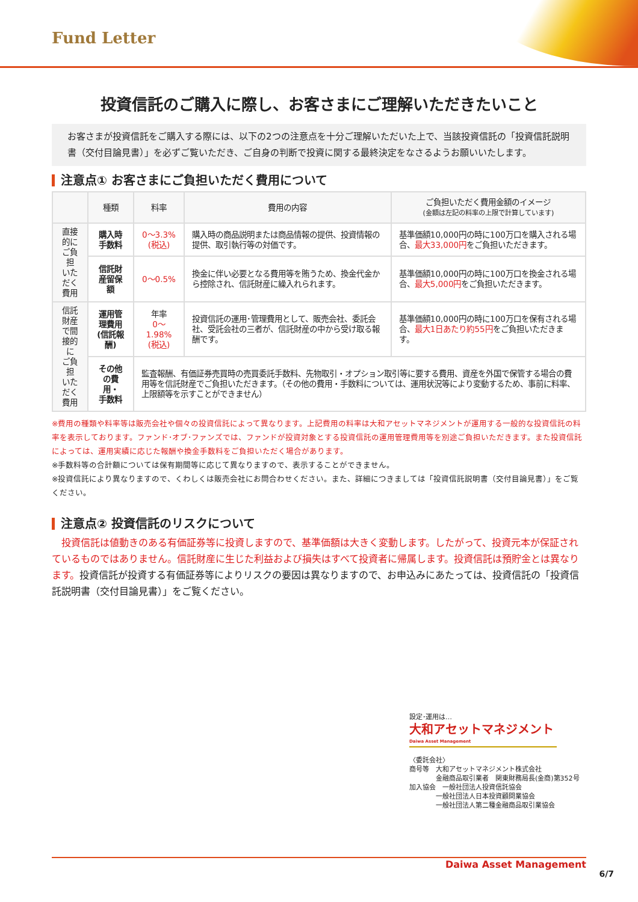Fund Letter
投資信託のご購入に際し、お客さまにご理解いただきたいこと
お客さまが投資信託をご購入する際には、以下の2つの注意点を十分ご理解いただいた上で、当該投資信託の「投資信託説明書（交付目論見書）」を必ずご覧いただき、ご自身の判断で投資に関する最終決定をなさるようお願いいたします。
注意点① お客さまにご負担いただく費用について
| | 種類 | 料率 | 費用の内容 | ご負担いただく費用金額のイメージ (金額は左記の料率の上限で計算しています) |
| --- | --- | --- | --- | --- |
| 直接的に ご負担 いただく 費用 | 購入時手数料 | 0～3.3% (税込) | 購入時の商品説明または商品情報の提供、投資情報の提供、取引執行等の対価です。 | 基準価額10,000円の時に100万口を購入される場合、 最大33,000円 をご負担いただきます。 |
| | 信託財産留保額 | 0～0.5% | 換金に伴い必要となる費用等を賄うため、換金代金から控除され、信託財産に繰入れられます。 | 基準価額10,000円の時に100万口を換金される場合、 最大5,000円 をご負担いただきます。 |
| 信託財産 で間接的に ご負担 いただく 費用 | 運用管理費用 (信託報酬) | 年率 0～1.98% (税込) | 投資信託の運用･管理費用として、販売会社、委託会社、受託会社の三者が、信託財産の中から受け取る報酬です。 | 基準価額10,000円の時に100万口を保有される場合、 最大1日あたり約55円 をご負担いただきます。 |
| | その他の費用・ 手数料 | 監査報酬、有価証券売買時の売買委託手数料、先物取引・オプション取引等に要する費用、資産を外国で保管する場合の費用等を信託財産でご負担いただきます。（その他の費用・手数料については、運用状況等により変動するため、事前に料率、上限額等を示すことができません） | | |
※費用の種類や料率等は販売会社や個々の投資信託によって異なります。上記費用の料率は大和アセットマネジメントが運用する一般的な投資信託の料率を表示しております。ファンド･オブ･ファンズでは、ファンドが投資対象とする投資信託の運用管理費用等を別途ご負担いただきます。また投資信託によっては、運用実績に応じた報酬や換金手数料をご負担いただく場合があります。
※手数料等の合計額については保有期間等に応じて異なりますので、表示することができません。
※投資信託により異なりますので、くわしくは販売会社にお問合わせください。また、詳細につきましては「投資信託説明書（交付目論見書）」をご覧ください。
注意点② 投資信託のリスクについて
　投資信託は値動きのある有価証券等に投資しますので、基準価額は大きく変動します。したがって、投資元本が保証されているものではありません。信託財産に生じた利益および損失はすべて投資者に帰属します。投資信託は預貯金とは異なります。投資信託が投資する有価証券等によりリスクの要因は異なりますので、お申込みにあたっては、投資信託の「投資信託説明書（交付目論見書）」をご覧ください。
設定･運用は…
大和アセットマネジメント
Daiwa Asset Management
〈委託会社〉
商号等　大和アセットマネジメント株式会社
　　　　金融商品取引業者　関東財務局長(金商)第352号
加入協会　一般社団法人投資信託協会
　　　　一般社団法人日本投資顧問業協会
　　　　一般社団法人第二種金融商品取引業協会
Daiwa Asset Management
6/7